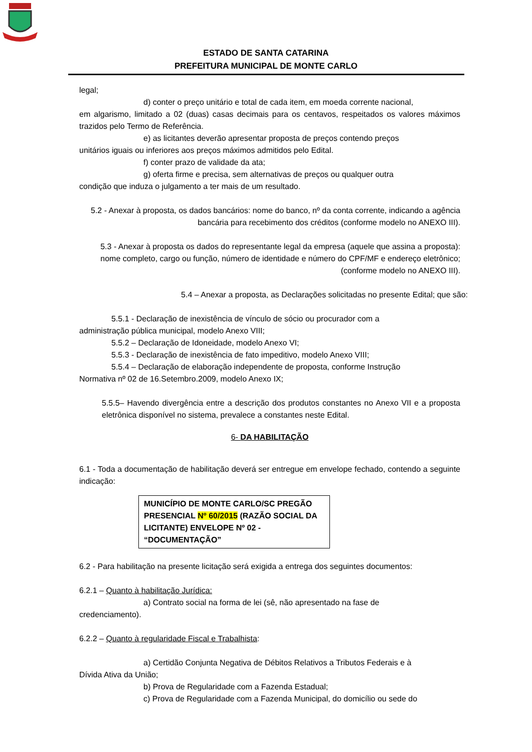ESTADO DE SANTA CATARINA
PREFEITURA MUNICIPAL DE MONTE CARLO
legal;
d) conter o preço unitário e total de cada item, em moeda corrente nacional,
em algarismo, limitado a 02 (duas) casas decimais para os centavos, respeitados os valores máximos trazidos pelo Termo de Referência.
e) as licitantes deverão apresentar proposta de preços contendo preços
unitários iguais ou inferiores aos preços máximos admitidos pelo Edital.
f) conter prazo de validade da ata;
g) oferta firme e precisa, sem alternativas de preços ou qualquer outra
condição que induza o julgamento a ter mais de um resultado.
5.2 - Anexar à proposta, os dados bancários: nome do banco, nº da conta corrente, indicando a agência bancária para recebimento dos créditos (conforme modelo no ANEXO III).
5.3 - Anexar à proposta os dados do representante legal da empresa (aquele que assina a proposta): nome completo, cargo ou função, número de identidade e número do CPF/MF e endereço eletrônico; (conforme modelo no ANEXO III).
5.4 – Anexar a proposta, as Declarações solicitadas no presente Edital; que são:
5.5.1 - Declaração de inexistência de vínculo de sócio ou procurador com a
administração pública municipal, modelo Anexo VIII;
5.5.2 – Declaração de Idoneidade, modelo Anexo VI;
5.5.3 - Declaração de inexistência de fato impeditivo, modelo Anexo VIII;
5.5.4 – Declaração de elaboração independente de proposta, conforme Instrução
Normativa nº 02 de 16.Setembro.2009, modelo Anexo IX;
5.5.5– Havendo divergência entre a descrição dos produtos constantes no Anexo VII e a proposta eletrônica disponível no sistema, prevalece a constantes neste Edital.
6- DA HABILITAÇÃO
6.1 - Toda a documentação de habilitação deverá ser entregue em envelope fechado, contendo a seguinte indicação:
MUNICÍPIO DE MONTE CARLO/SC PREGÃO PRESENCIAL Nº 60/2015 (RAZÃO SOCIAL DA LICITANTE) ENVELOPE Nº 02 - “DOCUMENTAÇÃO”
6.2 - Para habilitação na presente licitação será exigida a entrega dos seguintes documentos:
6.2.1 – Quanto à habilitação Jurídica:
a) Contrato social na forma de lei (sê, não apresentado na fase de
credenciamento).
6.2.2 – Quanto à regularidade Fiscal e Trabalhista:
a) Certidão Conjunta Negativa de Débitos Relativos a Tributos Federais e à
Dívida Ativa da União;
b) Prova de Regularidade com a Fazenda Estadual;
c) Prova de Regularidade com a Fazenda Municipal, do domicílio ou sede do